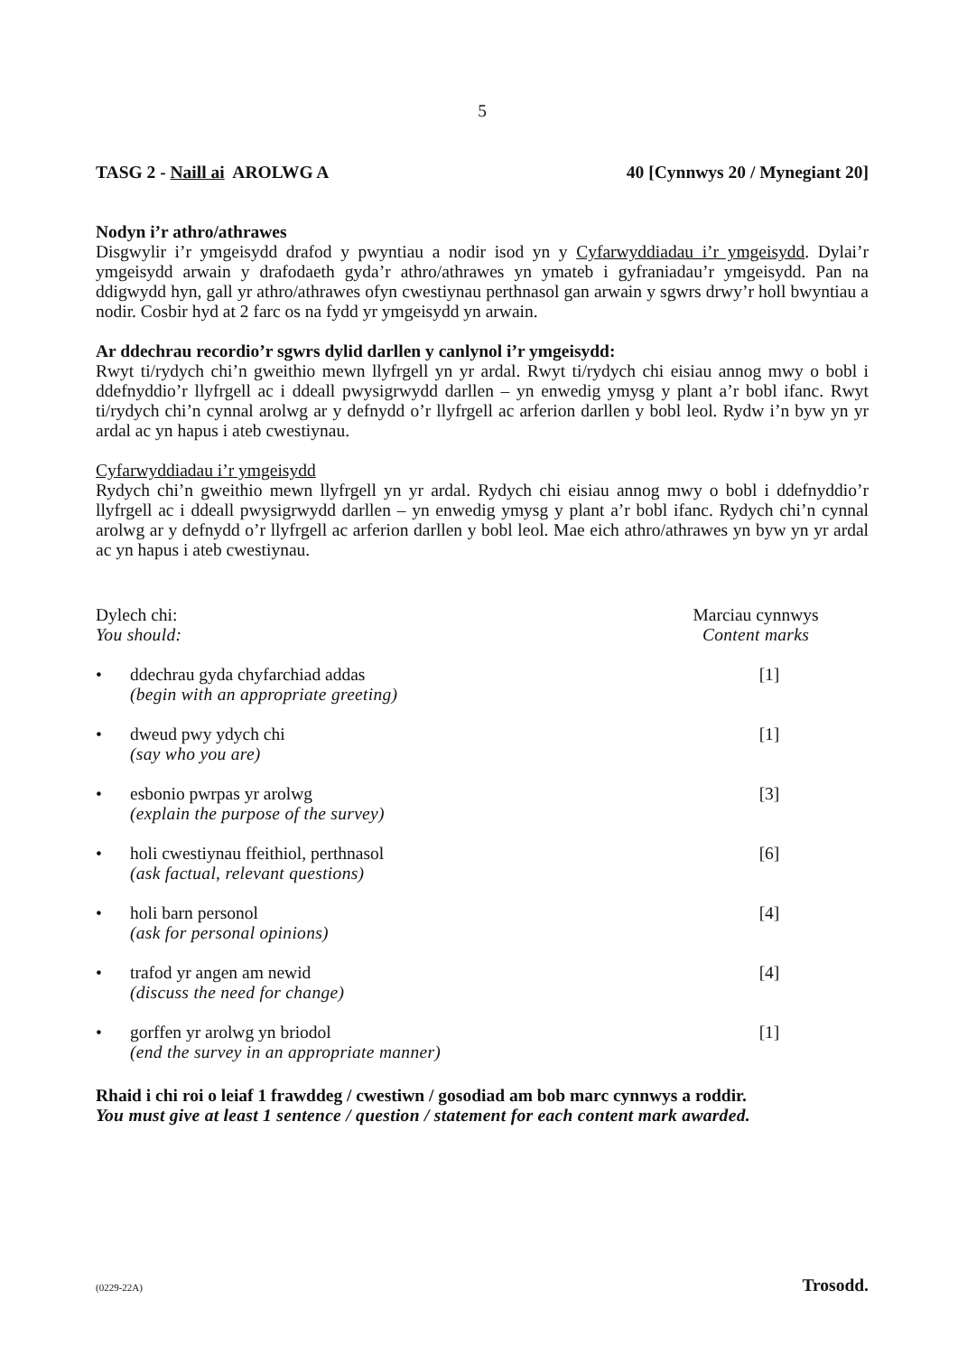5
TASG 2 - Naill ai AROLWG A 40 [Cynnwys 20 / Mynegiant 20]
Nodyn i’r athro/athrawes
Disgwylir i’r ymgeisydd drafod y pwyntiau a nodir isod yn y Cyfarwyddiadau i’r ymgeisydd. Dylai’r ymgeisydd arwain y drafodaeth gyda’r athro/athrawes yn ymateb i gyfraniadau’r ymgeisydd. Pan na ddigwydd hyn, gall yr athro/athrawes ofyn cwestiynau perthnasol gan arwain y sgwrs drwy’r holl bwyntiau a nodir. Cosbir hyd at 2 farc os na fydd yr ymgeisydd yn arwain.
Ar ddechrau recordio’r sgwrs dylid darllen y canlynol i’r ymgeisydd:
Rwyt ti/rydych chi’n gweithio mewn llyfrgell yn yr ardal. Rwyt ti/rydych chi eisiau annog mwy o bobl i ddefnyddio’r llyfrgell ac i ddeall pwysigrwydd darllen – yn enwedig ymysg y plant a’r bobl ifanc. Rwyt ti/rydych chi’n cynnal arolwg ar y defnydd o’r llyfrgell ac arferion darllen y bobl leol. Rydw i’n byw yn yr ardal ac yn hapus i ateb cwestiynau.
Cyfarwyddiadau i’r ymgeisydd
Rydych chi’n gweithio mewn llyfrgell yn yr ardal. Rydych chi eisiau annog mwy o bobl i ddefnyddio’r llyfrgell ac i ddeall pwysigrwydd darllen – yn enwedig ymysg y plant a’r bobl ifanc. Rydych chi’n cynnal arolwg ar y defnydd o’r llyfrgell ac arferion darllen y bobl leol. Mae eich athro/athrawes yn byw yn yr ardal ac yn hapus i ateb cwestiynau.
Dylech chi:
You should:
Marciau cynnwys
Content marks
• ddechrau gyda chyfarchiad addas
(begin with an appropriate greeting)
[1]
• dweud pwy ydych chi
(say who you are)
[1]
• esbonio pwrpas yr arolwg
(explain the purpose of the survey)
[3]
• holi cwestiynau ffeithiol, perthnasol
(ask factual, relevant questions)
[6]
• holi barn personol
(ask for personal opinions)
[4]
• trafod yr angen am newid
(discuss the need for change)
[4]
• gorffen yr arolwg yn briodol
(end the survey in an appropriate manner)
[1]
Rhaid i chi roi o leiaf 1 frawddeg / cwestiwn / gosodiad am bob marc cynnwys a roddir.
You must give at least 1 sentence / question / statement for each content mark awarded.
(0229-22A) Trosodd.